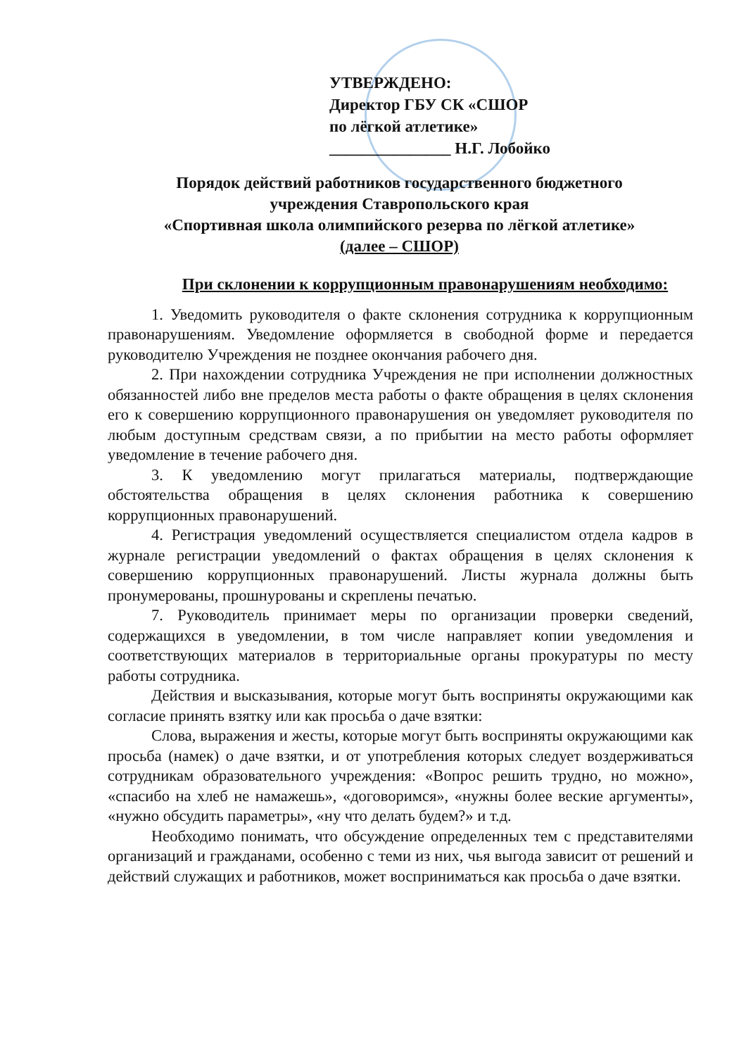УТВЕРЖДЕНО:
Директор ГБУ СК «СШОР
по лёгкой атлетике»
_______________ Н.Г. Лобойко
Порядок действий работников государственного бюджетного
учреждения Ставропольского края
«Спортивная школа олимпийского резерва по лёгкой атлетике»
(далее – СШОР)
При склонении к коррупционным правонарушениям необходимо:
1. Уведомить руководителя о факте склонения сотрудника к коррупционным правонарушениям. Уведомление оформляется в свободной форме и передается руководителю Учреждения не позднее окончания рабочего дня.
2. При нахождении сотрудника Учреждения не при исполнении должностных обязанностей либо вне пределов места работы о факте обращения в целях склонения его к совершению коррупционного правонарушения он уведомляет руководителя по любым доступным средствам связи, а по прибытии на место работы оформляет уведомление в течение рабочего дня.
3. К уведомлению могут прилагаться материалы, подтверждающие обстоятельства обращения в целях склонения работника к совершению коррупционных правонарушений.
4. Регистрация уведомлений осуществляется специалистом отдела кадров в журнале регистрации уведомлений о фактах обращения в целях склонения к совершению коррупционных правонарушений. Листы журнала должны быть пронумерованы, прошнурованы и скреплены печатью.
7. Руководитель принимает меры по организации проверки сведений, содержащихся в уведомлении, в том числе направляет копии уведомления и соответствующих материалов в территориальные органы прокуратуры по месту работы сотрудника.
Действия и высказывания, которые могут быть восприняты окружающими как согласие принять взятку или как просьба о даче взятки:
Слова, выражения и жесты, которые могут быть восприняты окружающими как просьба (намек) о даче взятки, и от употребления которых следует воздерживаться сотрудникам образовательного учреждения: «Вопрос решить трудно, но можно», «спасибо на хлеб не намажешь», «договоримся», «нужны более веские аргументы», «нужно обсудить параметры», «ну что делать будем?» и т.д.
Необходимо понимать, что обсуждение определенных тем с представителями организаций и гражданами, особенно с теми из них, чья выгода зависит от решений и действий служащих и работников, может восприниматься как просьба о даче взятки.